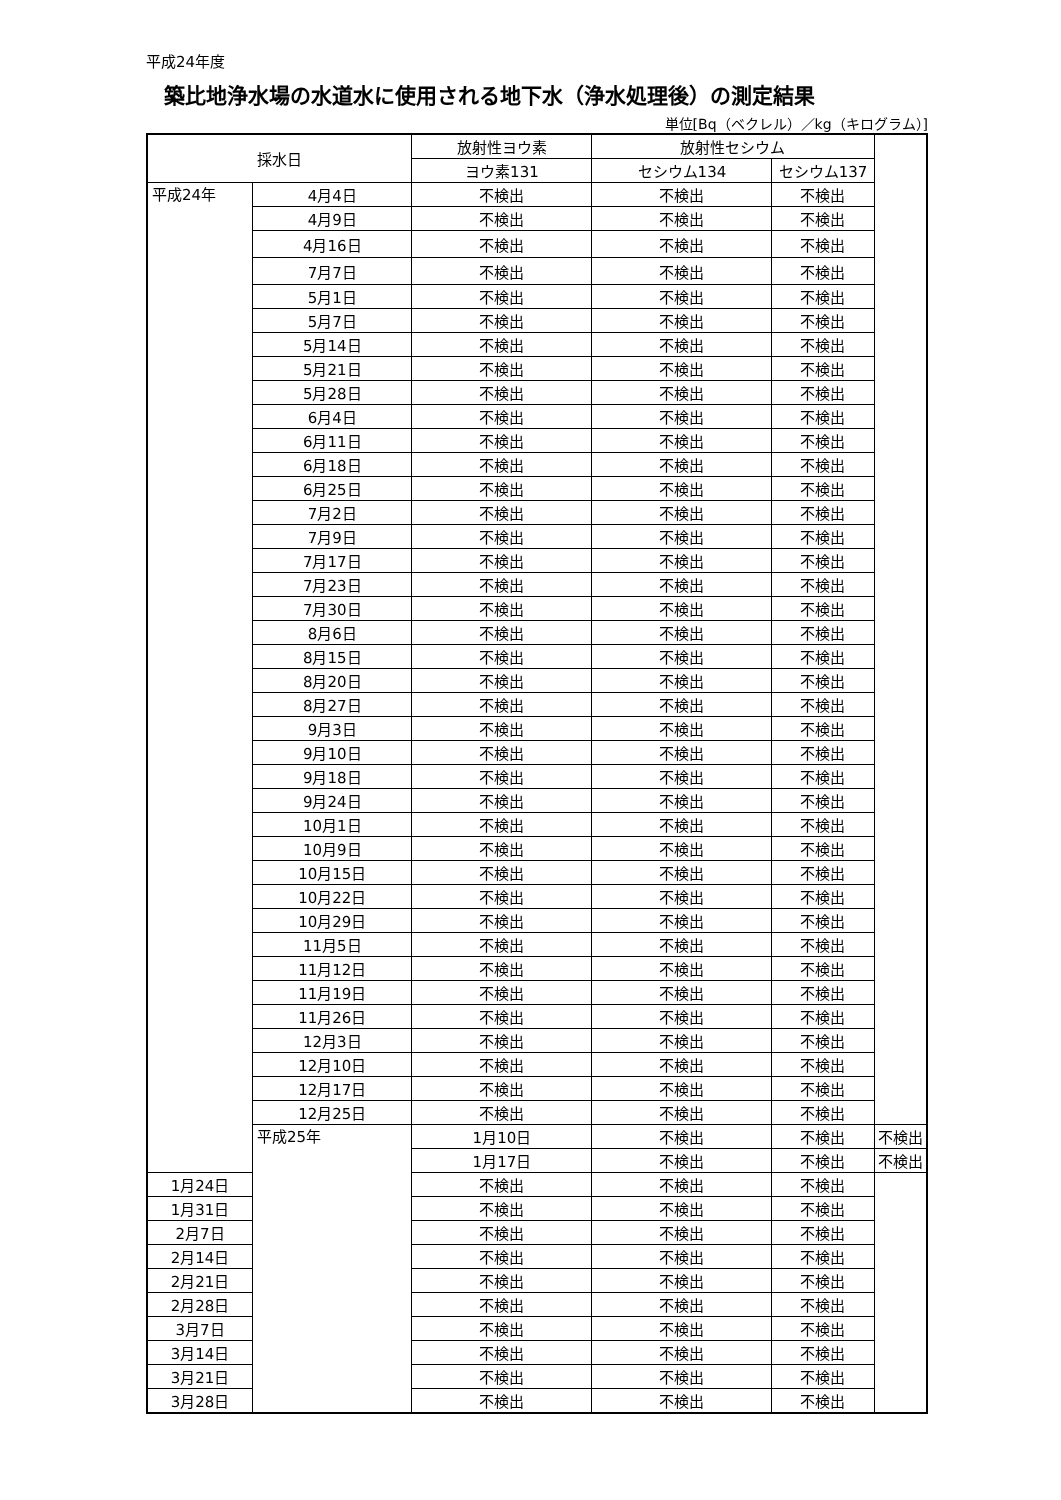平成24年度
築比地浄水場の水道水に使用される地下水（浄水処理後）の測定結果
単位[Bq（ベクレル）／kg（キログラム）]
| 採水日 | | 放射性ヨウ素 | 放射性セシウム | | |
| --- | --- | --- | --- | --- | --- |
| | | ヨウ素131 | セシウム134 | セシウム137 | |
| 平成24年 | 4月4日 | 不検出 | 不検出 | 不検出 | |
| | 4月9日 | 不検出 | 不検出 | 不検出 | |
| | 4月16日 | 不検出 | 不検出 | 不検出 | |
| | 7月7日 | 不検出 | 不検出 | 不検出 | |
| | 5月1日 | 不検出 | 不検出 | 不検出 | |
| | 5月7日 | 不検出 | 不検出 | 不検出 | |
| | 5月14日 | 不検出 | 不検出 | 不検出 | |
| | 5月21日 | 不検出 | 不検出 | 不検出 | |
| | 5月28日 | 不検出 | 不検出 | 不検出 | |
| | 6月4日 | 不検出 | 不検出 | 不検出 | |
| | 6月11日 | 不検出 | 不検出 | 不検出 | |
| | 6月18日 | 不検出 | 不検出 | 不検出 | |
| | 6月25日 | 不検出 | 不検出 | 不検出 | |
| | 7月2日 | 不検出 | 不検出 | 不検出 | |
| | 7月9日 | 不検出 | 不検出 | 不検出 | |
| | 7月17日 | 不検出 | 不検出 | 不検出 | |
| | 7月23日 | 不検出 | 不検出 | 不検出 | |
| | 7月30日 | 不検出 | 不検出 | 不検出 | |
| | 8月6日 | 不検出 | 不検出 | 不検出 | |
| | 8月15日 | 不検出 | 不検出 | 不検出 | |
| | 8月20日 | 不検出 | 不検出 | 不検出 | |
| | 8月27日 | 不検出 | 不検出 | 不検出 | |
| | 9月3日 | 不検出 | 不検出 | 不検出 | |
| | 9月10日 | 不検出 | 不検出 | 不検出 | |
| | 9月18日 | 不検出 | 不検出 | 不検出 | |
| | 9月24日 | 不検出 | 不検出 | 不検出 | |
| | 10月1日 | 不検出 | 不検出 | 不検出 | |
| | 10月9日 | 不検出 | 不検出 | 不検出 | |
| | 10月15日 | 不検出 | 不検出 | 不検出 | |
| | 10月22日 | 不検出 | 不検出 | 不検出 | |
| | 10月29日 | 不検出 | 不検出 | 不検出 | |
| | 11月5日 | 不検出 | 不検出 | 不検出 | |
| | 11月12日 | 不検出 | 不検出 | 不検出 | |
| | 11月19日 | 不検出 | 不検出 | 不検出 | |
| | 11月26日 | 不検出 | 不検出 | 不検出 | |
| | 12月3日 | 不検出 | 不検出 | 不検出 | |
| | 12月10日 | 不検出 | 不検出 | 不検出 | |
| | 12月17日 | 不検出 | 不検出 | 不検出 | |
| | 12月25日 | 不検出 | 不検出 | 不検出 | |
| | 平成25年 | 1月10日 | 不検出 | 不検出 | 不検出 |
| | | 1月17日 | 不検出 | 不検出 | 不検出 |
| 1月24日 | | 不検出 | 不検出 | 不検出 | |
| 1月31日 | | 不検出 | 不検出 | 不検出 | |
| 2月7日 | | 不検出 | 不検出 | 不検出 | |
| 2月14日 | | 不検出 | 不検出 | 不検出 | |
| 2月21日 | | 不検出 | 不検出 | 不検出 | |
| 2月28日 | | 不検出 | 不検出 | 不検出 | |
| 3月7日 | | 不検出 | 不検出 | 不検出 | |
| 3月14日 | | 不検出 | 不検出 | 不検出 | |
| 3月21日 | | 不検出 | 不検出 | 不検出 | |
| 3月28日 | | 不検出 | 不検出 | 不検出 | |